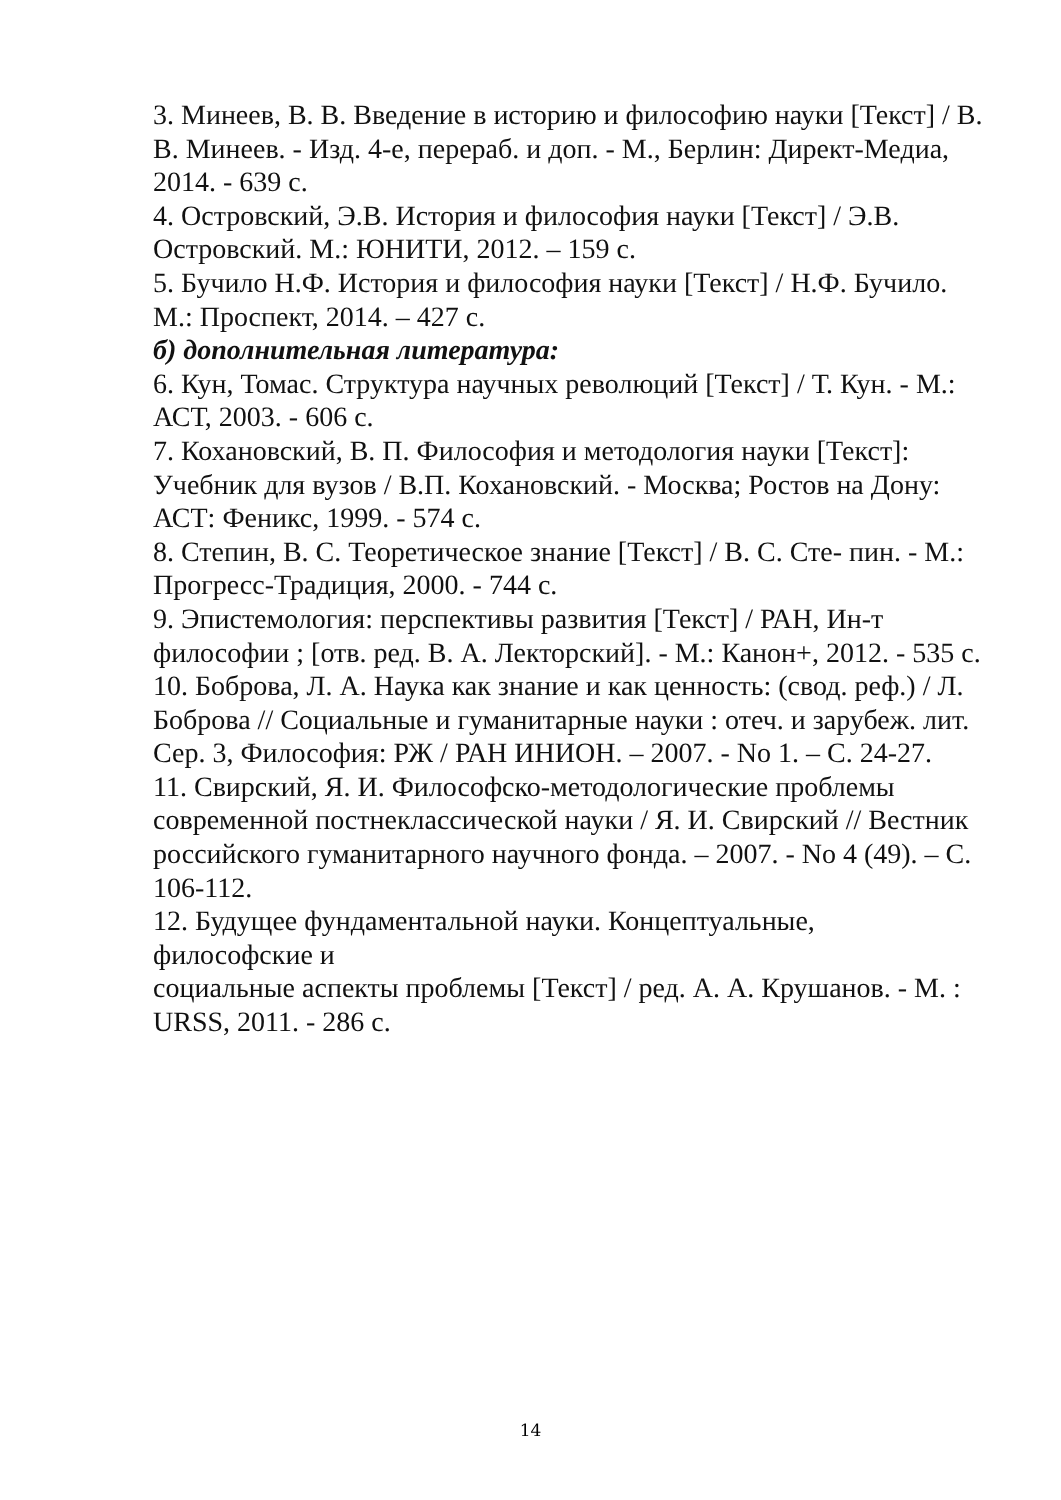3. Минеев, В. В. Введение в историю и философию науки [Текст] / В. В. Минеев. - Изд. 4-е, перераб. и доп. - М., Берлин: Директ-Медиа, 2014. - 639 с.
4. Островский, Э.В. История и философия науки [Текст] / Э.В. Островский. М.: ЮНИТИ, 2012. – 159 с.
5. Бучило Н.Ф. История и философия науки [Текст] / Н.Ф. Бучило. М.: Проспект, 2014. – 427 с.
б) дополнительная литература:
6. Кун, Томас. Структура научных революций [Текст] / Т. Кун. - М.: АСТ, 2003. - 606 с.
7. Кохановский, В. П. Философия и методология науки [Текст]: Учебник для вузов / В.П. Кохановский. - Москва; Ростов на Дону: АСТ: Феникс, 1999. - 574 с.
8. Степин, В. С. Теоретическое знание [Текст] / В. С. Сте- пин. - М.: Прогресс-Традиция, 2000. - 744 с.
9. Эпистемология: перспективы развития [Текст] / РАН, Ин-т философии ; [отв. ред. В. А. Лекторский]. - М.: Канон+, 2012. - 535 с.
10. Боброва, Л. А. Наука как знание и как ценность: (свод. реф.) / Л. Боброва // Социальные и гуманитарные науки : отеч. и зарубеж. лит. Сер. 3, Философия: РЖ / РАН ИНИОН. – 2007. - No 1. – С. 24-27.
11. Свирский, Я. И. Философско-методологические проблемы современной постнеклассической науки / Я. И. Свирский // Вестник российского гуманитарного научного фонда. – 2007. - No 4 (49). – С. 106-112.
12. Будущее фундаментальной науки. Концептуальные,
философские и
социальные аспекты проблемы [Текст] / ред. А. А. Крушанов. - М. : URSS, 2011. - 286 с.
14